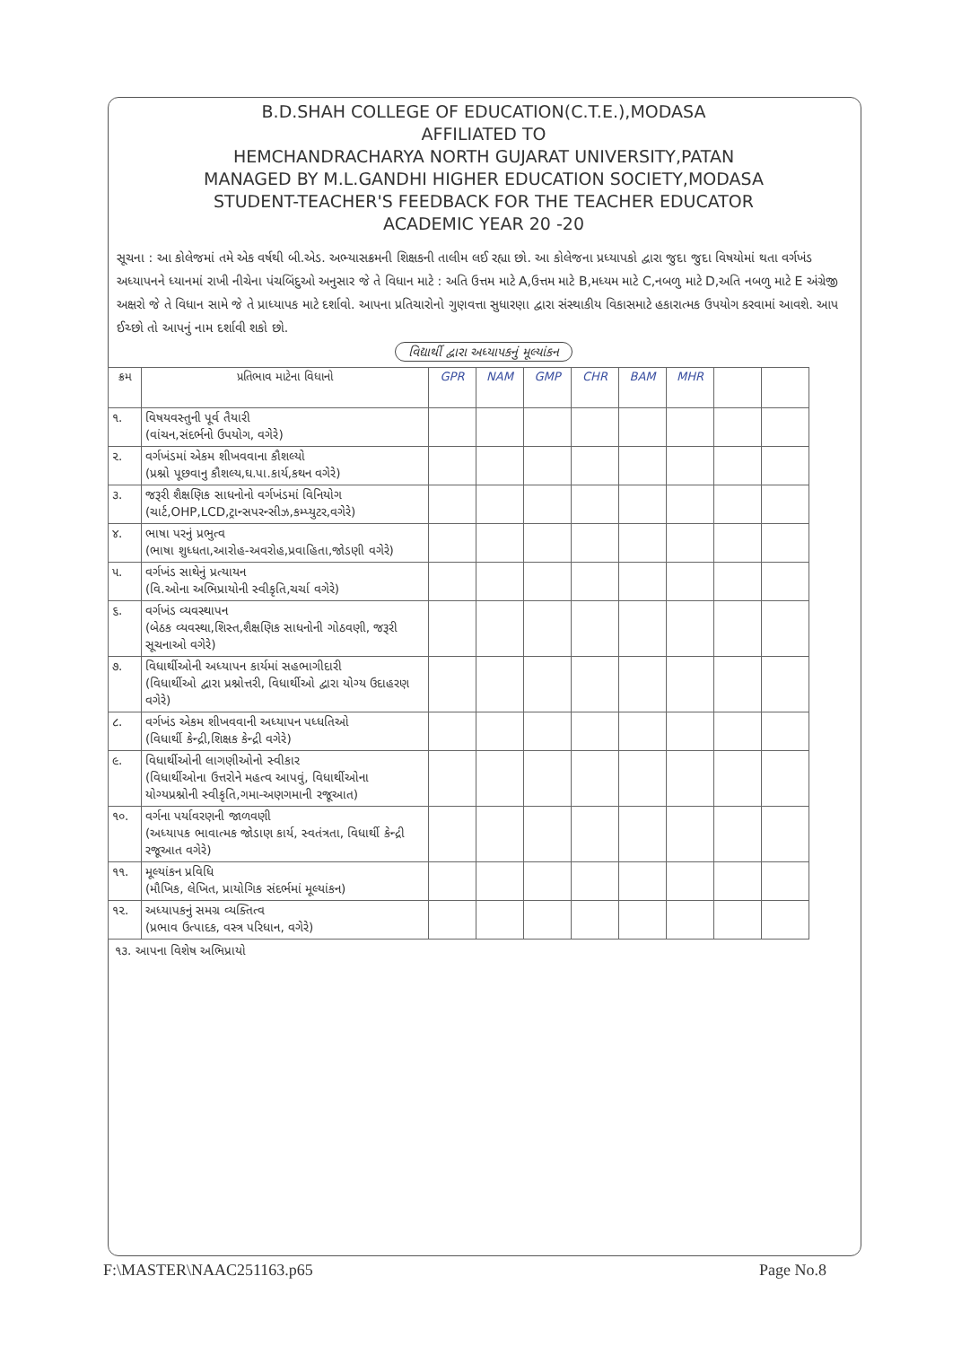B.D.SHAH COLLEGE OF EDUCATION(C.T.E.),MODASA
AFFILIATED TO
HEMCHANDRACHARYA NORTH GUJARAT UNIVERSITY,PATAN
MANAGED BY M.L.GANDHI HIGHER EDUCATION SOCIETY,MODASA
STUDENT-TEACHER'S FEEDBACK FOR THE TEACHER EDUCATOR
ACADEMIC YEAR 20 -20
સૂચના : આ કોલેજમાં તમે એક વર્ષથી બી.એડ. અભ્યાસક્રમની શિક્ષકની તાલીમ લઈ રહ્યા છો. આ કોલેજના પ્રધ્યાપકો દ્વારા જુદા જુદા વિષયોમાં થતા વર્ગખંડ અધ્યાપનને ધ્યાનમાં રાખી નીચેના પંચબિંદુઓ અનુસાર જે તે વિધાન માટે : અતિ ઉત્તમ માટે A,ઉત્તમ માટે B,મધ્યમ માટે C,નબળુ માટે D,અતિ નબળુ માટે E અંગ્રેજી અક્ષરો જે તે વિધાન સામે જે તે પ્રાધ્યાપક માટે દર્શાવો. આપના પ્રતિચારોનો ગુણવત્તા સુધારણા દ્વારા સંસ્થાકીય વિકાસમાટે હકારાત્મક ઉપયોગ કરવામાં આવશે. આપ ઈચ્છો તો આપનું નામ દર્શાવી શકો છો.
વિદ્યાર્થી દ્વારા અધ્યાપકનું મૂલ્યાંકન
| ક્રમ | પ્રતિભાવ માટેના વિધાનો | GPR | NAM | GMP | CHR | BAM | MHR | | |
| --- | --- | --- | --- | --- | --- | --- | --- | --- | --- |
| ૧. | વિષયવસ્તુની પૂર્વ તૈયારી (વાંચન,સંદર્ભનો ઉપયોગ, વગેરે) | | | | | | | | |
| ૨. | વર્ગખંડમાં એકમ શીખવવાના કૌશલ્યો (પ્રશ્નો પૂછવાનુ કૌશલ્ય,ઘ.પા.કાર્ય,કથન વગેરે) | | | | | | | | |
| ૩. | જરૂરી શૈક્ષણિક સાધનોનો વર્ગખંડમાં વિનિયોગ (ચાર્ટ,OHP,LCD,ટ્રાન્સપરન્સીઝ,કમ્પ્યુટર,વગેરે) | | | | | | | | |
| ૪. | ભાષા પરનું પ્રભુત્વ (ભાષા શુધ્ધતા,આરોહ-અવરોહ,પ્રવાહિતા,જોડણી વગેરે) | | | | | | | | |
| ૫. | વર્ગખંડ સાથેનું પ્રત્યાયન (વિ.ઓના અભિપ્રાયોની સ્વીકૃતિ,ચર્ચા વગેરે) | | | | | | | | |
| ૬. | વર્ગખંડ વ્યવસ્થાપન (બેઠક વ્યવસ્થા,શિસ્ત,શૈક્ષણિક સાધનોની ગોઠવણી, જરૂરી સૂચનાઓ વગેરે) | | | | | | | | |
| ૭. | વિધાર્થીઓની અધ્યાપન કાર્યમાં સહભાગીદારી (વિધાર્થીઓ દ્વારા પ્રશ્નોત્તરી, વિધાર્થીઓ દ્વારા યોગ્ય ઉદાહરણ વગેરે) | | | | | | | | |
| ૮. | વર્ગખંડ એકમ શીખવવાની અધ્યાપન પધ્ધતિઓ (વિધાર્થી કેન્દ્રી,શિક્ષક કેન્દ્રી વગેરે) | | | | | | | | |
| ૯. | વિધાર્થીઓની લાગણીઓનો સ્વીકાર (વિધાર્થીઓના ઉત્તરોને મહત્વ આપવું, વિધાર્થીઓના યોગ્યપ્રશ્નોની સ્વીકૃતિ,ગમા-અણગમાની રજૂઆત) | | | | | | | | |
| ૧૦. | વર્ગના પર્યાવરણની જાળવણી (અધ્યાપક ભાવાત્મક જોડાણ કાર્ય, સ્વતંત્રતા, વિધાર્થી કેન્દ્રી રજૂઆત વગેરે) | | | | | | | | |
| ૧૧. | મૂલ્યાંકન પ્રવિધિ (મૌખિક, લેખિત, પ્રાયોગિક સંદર્ભમાં મૂલ્યાંકન) | | | | | | | | |
| ૧૨. | અધ્યાપકનું સમગ્ર વ્યક્તિત્વ (પ્રભાવ ઉત્પાદક, વસ્ત્ર પરિધાન, વગેરે) | | | | | | | | |
૧૩. આપના વિશેષ અભિપ્રાયો
F:\MASTER\NAAC251163.p65 Page No.8